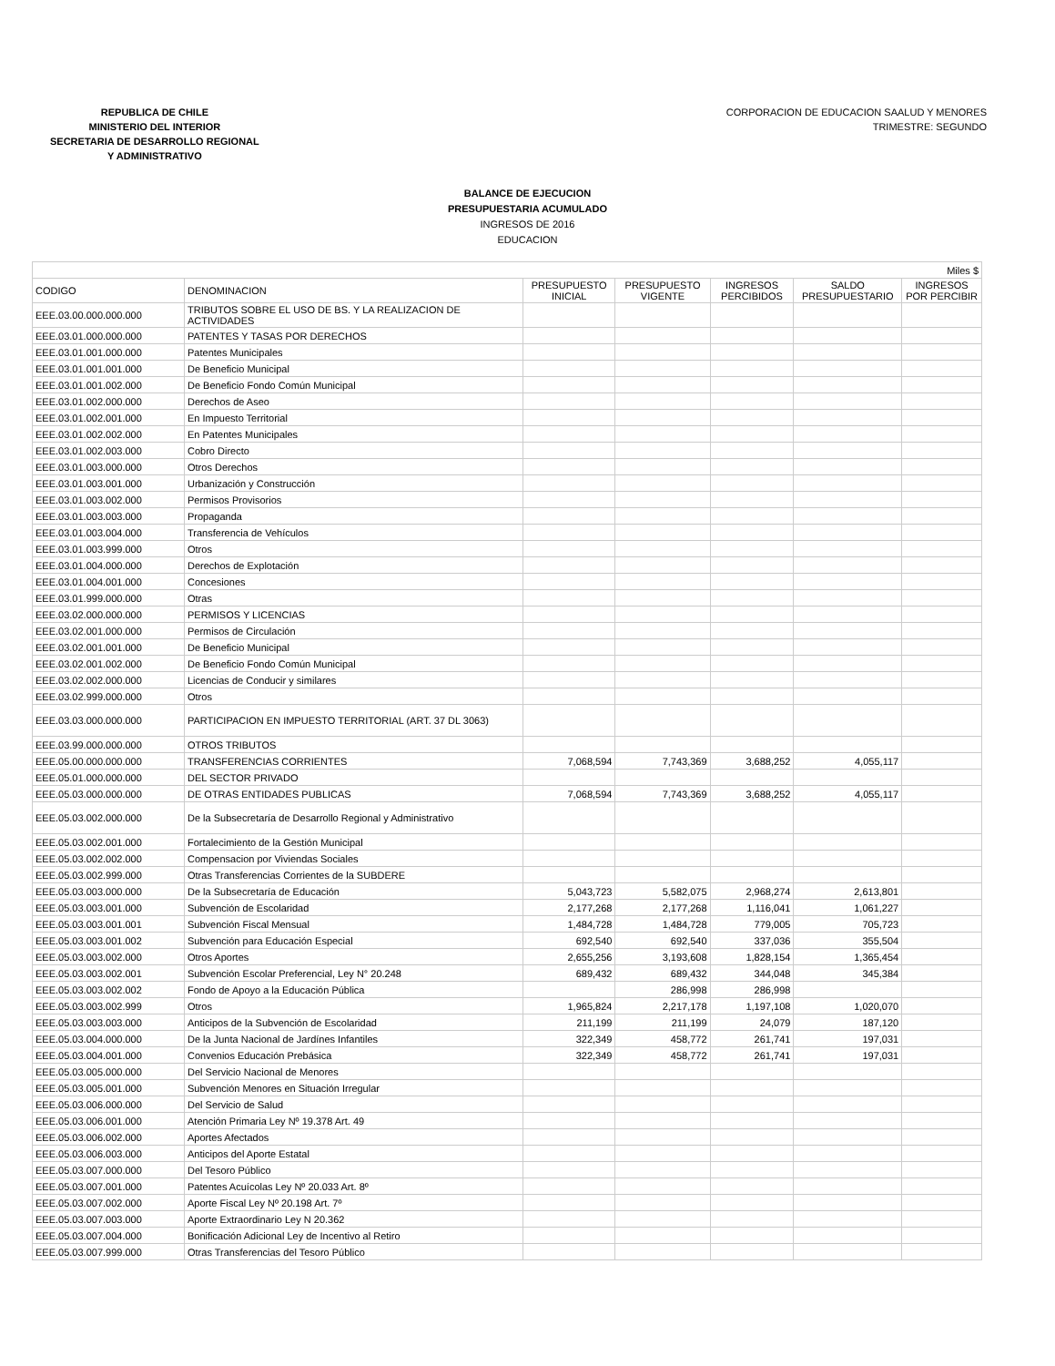REPUBLICA DE CHILE
MINISTERIO DEL INTERIOR
SECRETARIA DE DESARROLLO REGIONAL
Y ADMINISTRATIVO
CORPORACION DE EDUCACION SAALUD Y MENORES
TRIMESTRE: SEGUNDO
BALANCE DE EJECUCION
PRESUPUESTARIA ACUMULADO
INGRESOS DE 2016
EDUCACION
| Miles $ | | | | | | |
| CODIGO | DENOMINACION | PRESUPUESTO INICIAL | PRESUPUESTO VIGENTE | INGRESOS PERCIBIDOS | SALDO PRESUPUESTARIO | INGRESOS POR PERCIBIR |
| EEE.03.00.000.000.000 | TRIBUTOS SOBRE EL USO DE BS. Y LA REALIZACION DE ACTIVIDADES | | | | | |
| EEE.03.01.000.000.000 | PATENTES Y TASAS POR DERECHOS | | | | | |
| EEE.03.01.001.000.000 | Patentes Municipales | | | | | |
| EEE.03.01.001.001.000 | De Beneficio Municipal | | | | | |
| EEE.03.01.001.002.000 | De Beneficio Fondo Común Municipal | | | | | |
| EEE.03.01.002.000.000 | Derechos de Aseo | | | | | |
| EEE.03.01.002.001.000 | En Impuesto Territorial | | | | | |
| EEE.03.01.002.002.000 | En Patentes Municipales | | | | | |
| EEE.03.01.002.003.000 | Cobro Directo | | | | | |
| EEE.03.01.003.000.000 | Otros Derechos | | | | | |
| EEE.03.01.003.001.000 | Urbanización y Construcción | | | | | |
| EEE.03.01.003.002.000 | Permisos Provisorios | | | | | |
| EEE.03.01.003.003.000 | Propaganda | | | | | |
| EEE.03.01.003.004.000 | Transferencia de Vehículos | | | | | |
| EEE.03.01.003.999.000 | Otros | | | | | |
| EEE.03.01.004.000.000 | Derechos de Explotación | | | | | |
| EEE.03.01.004.001.000 | Concesiones | | | | | |
| EEE.03.01.999.000.000 | Otras | | | | | |
| EEE.03.02.000.000.000 | PERMISOS Y LICENCIAS | | | | | |
| EEE.03.02.001.000.000 | Permisos de Circulación | | | | | |
| EEE.03.02.001.001.000 | De Beneficio Municipal | | | | | |
| EEE.03.02.001.002.000 | De Beneficio Fondo Común Municipal | | | | | |
| EEE.03.02.002.000.000 | Licencias de Conducir y similares | | | | | |
| EEE.03.02.999.000.000 | Otros | | | | | |
| EEE.03.03.000.000.000 | PARTICIPACION EN IMPUESTO TERRITORIAL (ART. 37 DL 3063) | | | | | |
| EEE.03.99.000.000.000 | OTROS TRIBUTOS | | | | | |
| EEE.05.00.000.000.000 | TRANSFERENCIAS CORRIENTES | 7,068,594 | 7,743,369 | 3,688,252 | 4,055,117 | |
| EEE.05.01.000.000.000 | DEL SECTOR PRIVADO | | | | | |
| EEE.05.03.000.000.000 | DE OTRAS ENTIDADES PUBLICAS | 7,068,594 | 7,743,369 | 3,688,252 | 4,055,117 | |
| EEE.05.03.002.000.000 | De la Subsecretaría de Desarrollo Regional y Administrativo | | | | | |
| EEE.05.03.002.001.000 | Fortalecimiento de la Gestión Municipal | | | | | |
| EEE.05.03.002.002.000 | Compensacion por Viviendas Sociales | | | | | |
| EEE.05.03.002.999.000 | Otras Transferencias Corrientes de la SUBDERE | | | | | |
| EEE.05.03.003.000.000 | De la Subsecretaría de Educación | 5,043,723 | 5,582,075 | 2,968,274 | 2,613,801 | |
| EEE.05.03.003.001.000 | Subvención de Escolaridad | 2,177,268 | 2,177,268 | 1,116,041 | 1,061,227 | |
| EEE.05.03.003.001.001 | Subvención Fiscal Mensual | 1,484,728 | 1,484,728 | 779,005 | 705,723 | |
| EEE.05.03.003.001.002 | Subvención para Educación Especial | 692,540 | 692,540 | 337,036 | 355,504 | |
| EEE.05.03.003.002.000 | Otros Aportes | 2,655,256 | 3,193,608 | 1,828,154 | 1,365,454 | |
| EEE.05.03.003.002.001 | Subvención Escolar Preferencial, Ley N° 20.248 | 689,432 | 689,432 | 344,048 | 345,384 | |
| EEE.05.03.003.002.002 | Fondo de Apoyo a la Educación Pública | | 286,998 | 286,998 | | |
| EEE.05.03.003.002.999 | Otros | 1,965,824 | 2,217,178 | 1,197,108 | 1,020,070 | |
| EEE.05.03.003.003.000 | Anticipos de la Subvención de Escolaridad | 211,199 | 211,199 | 24,079 | 187,120 | |
| EEE.05.03.004.000.000 | De la Junta Nacional de Jardínes Infantiles | 322,349 | 458,772 | 261,741 | 197,031 | |
| EEE.05.03.004.001.000 | Convenios Educación Prebásica | 322,349 | 458,772 | 261,741 | 197,031 | |
| EEE.05.03.005.000.000 | Del Servicio Nacional de Menores | | | | | |
| EEE.05.03.005.001.000 | Subvención Menores en Situación Irregular | | | | | |
| EEE.05.03.006.000.000 | Del Servicio de Salud | | | | | |
| EEE.05.03.006.001.000 | Atención Primaria Ley Nº 19.378 Art. 49 | | | | | |
| EEE.05.03.006.002.000 | Aportes Afectados | | | | | |
| EEE.05.03.006.003.000 | Anticipos del Aporte Estatal | | | | | |
| EEE.05.03.007.000.000 | Del Tesoro Público | | | | | |
| EEE.05.03.007.001.000 | Patentes Acuícolas Ley Nº 20.033 Art. 8º | | | | | |
| EEE.05.03.007.002.000 | Aporte Fiscal Ley Nº 20.198 Art. 7º | | | | | |
| EEE.05.03.007.003.000 | Aporte Extraordinario Ley N 20.362 | | | | | |
| EEE.05.03.007.004.000 | Bonificación Adicional Ley de Incentivo al Retiro | | | | | |
| EEE.05.03.007.999.000 | Otras Transferencias del Tesoro Público | | | | | |